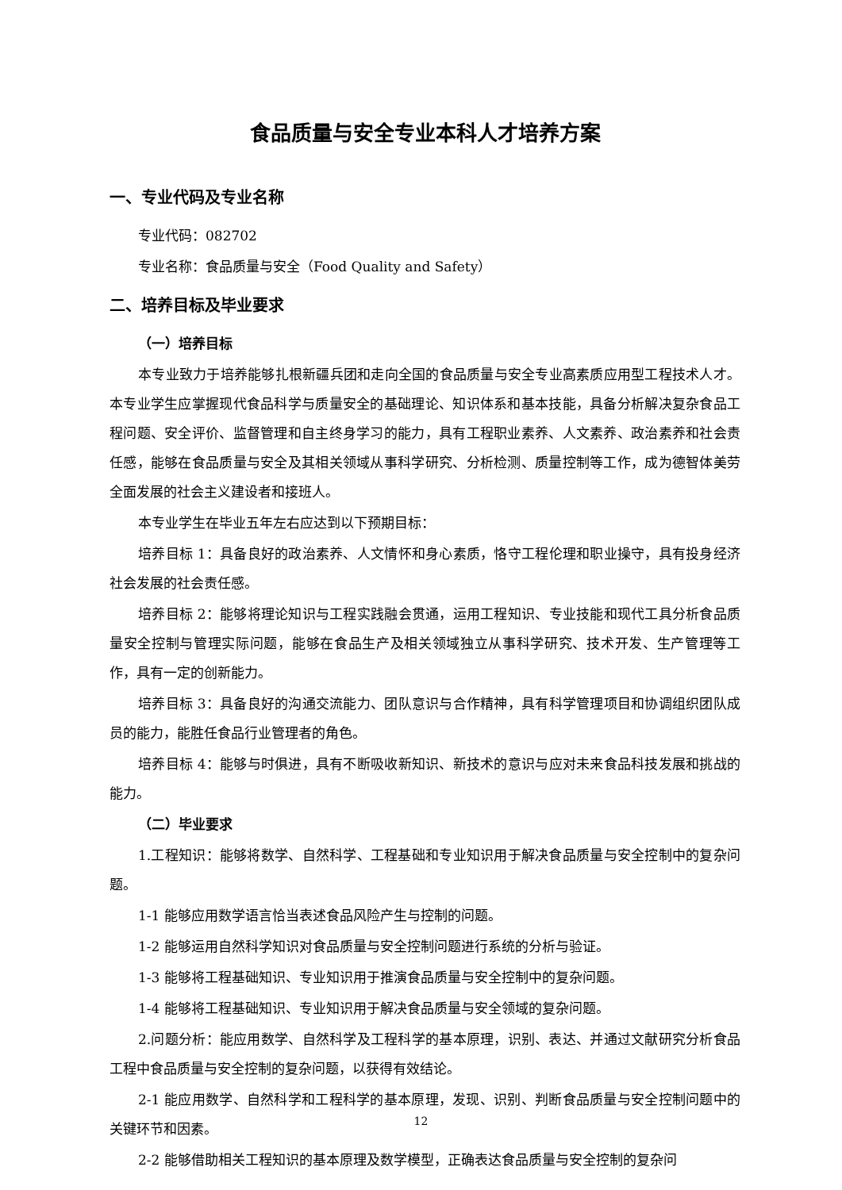食品质量与安全专业本科人才培养方案
一、专业代码及专业名称
专业代码：082702
专业名称：食品质量与安全（Food Quality and Safety）
二、培养目标及毕业要求
（一）培养目标
本专业致力于培养能够扎根新疆兵团和走向全国的食品质量与安全专业高素质应用型工程技术人才。本专业学生应掌握现代食品科学与质量安全的基础理论、知识体系和基本技能，具备分析解决复杂食品工程问题、安全评价、监督管理和自主终身学习的能力，具有工程职业素养、人文素养、政治素养和社会责任感，能够在食品质量与安全及其相关领域从事科学研究、分析检测、质量控制等工作，成为德智体美劳全面发展的社会主义建设者和接班人。
本专业学生在毕业五年左右应达到以下预期目标：
培养目标 1：具备良好的政治素养、人文情怀和身心素质，恪守工程伦理和职业操守，具有投身经济社会发展的社会责任感。
培养目标 2：能够将理论知识与工程实践融会贯通，运用工程知识、专业技能和现代工具分析食品质量安全控制与管理实际问题，能够在食品生产及相关领域独立从事科学研究、技术开发、生产管理等工作，具有一定的创新能力。
培养目标 3：具备良好的沟通交流能力、团队意识与合作精神，具有科学管理项目和协调组织团队成员的能力，能胜任食品行业管理者的角色。
培养目标 4：能够与时俱进，具有不断吸收新知识、新技术的意识与应对未来食品科技发展和挑战的能力。
（二）毕业要求
1.工程知识：能够将数学、自然科学、工程基础和专业知识用于解决食品质量与安全控制中的复杂问题。
1-1 能够应用数学语言恰当表述食品风险产生与控制的问题。
1-2 能够运用自然科学知识对食品质量与安全控制问题进行系统的分析与验证。
1-3 能够将工程基础知识、专业知识用于推演食品质量与安全控制中的复杂问题。
1-4 能够将工程基础知识、专业知识用于解决食品质量与安全领域的复杂问题。
2.问题分析：能应用数学、自然科学及工程科学的基本原理，识别、表达、并通过文献研究分析食品工程中食品质量与安全控制的复杂问题，以获得有效结论。
2-1 能应用数学、自然科学和工程科学的基本原理，发现、识别、判断食品质量与安全控制问题中的关键环节和因素。
2-2 能够借助相关工程知识的基本原理及数学模型，正确表达食品质量与安全控制的复杂问
12